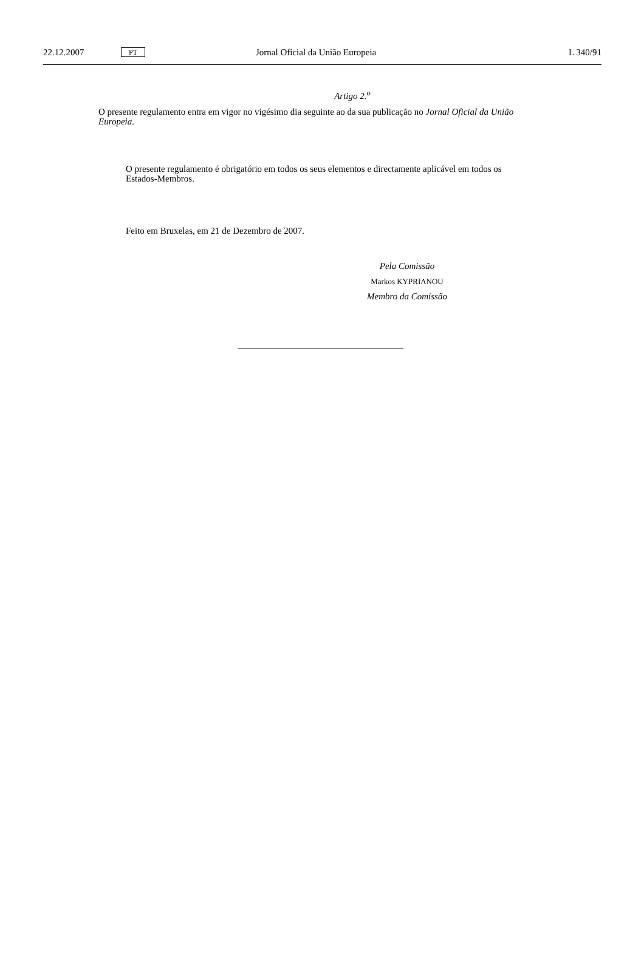22.12.2007 PT Jornal Oficial da União Europeia L 340/91
Artigo 2.<sup>o</sup>
O presente regulamento entra em vigor no vigésimo dia seguinte ao da sua publicação no Jornal Oficial da União Europeia.
O presente regulamento é obrigatório em todos os seus elementos e directamente aplicável em todos os Estados-Membros.
Feito em Bruxelas, em 21 de Dezembro de 2007.
Pela Comissão
Markos KYPRIANOU
Membro da Comissão